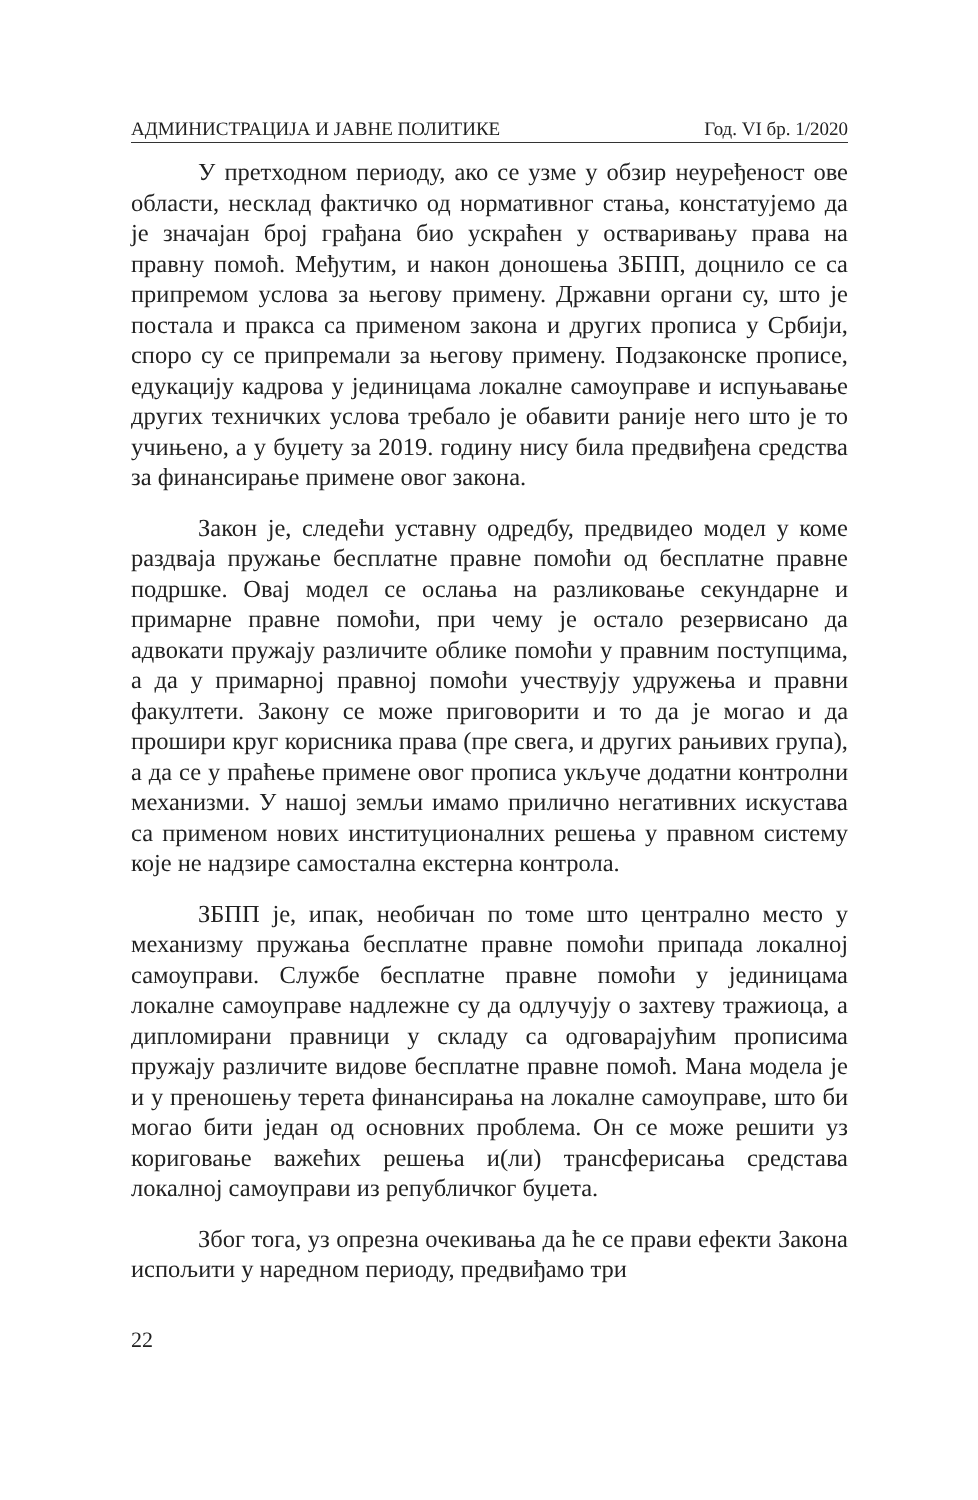АДМИНИСТРАЦИЈА И ЈАВНЕ ПОЛИТИКЕ Год. VI бр. 1/2020
У претходном периоду, ако се узме у обзир неуређеност ове области, несклад фактичко од нормативног стања, констатујемо да је значајан број грађана био ускраћен у остваривању права на правну помоћ. Међутим, и након доношења ЗБПП, доцнило се са припремом услова за његову примену. Државни органи су, што је постала и пракса са применом закона и других прописа у Србији, споро су се припремали за његову примену. Подзаконске прописе, едукацију кадрова у јединицама локалне самоуправе и испуњавање других техничких услова требало је обавити раније него што је то учињено, а у буџету за 2019. годину нису била предвиђена средства за финансирање примене овог закона.
Закон је, следећи уставну одредбу, предвидео модел у коме раздваја пружање бесплатне правне помоћи од бесплатне правне подршке. Овај модел се ослања на разликовање секундарне и примарне правне помоћи, при чему је остало резервисано да адвокати пружају различите облике помоћи у правним поступцима, а да у примарној правној помоћи учествују удружења и правни факултети. Закону се може приговорити и то да је могао и да прошири круг корисника права (пре свега, и других рањивих група), а да се у праћење примене овог прописа укључе додатни контролни механизми. У нашој земљи имамо прилично негативних искустава са применом нових институционалних решења у правном систему које не надзире самостална екстерна контрола.
ЗБПП је, ипак, необичан по томе што централно место у механизму пружања бесплатне правне помоћи припада локалној самоуправи. Службе бесплатне правне помоћи у јединицама локалне самоуправе надлежне су да одлучују о захтеву тражиоца, а дипломирани правници у складу са одговарајућим прописима пружају различите видове бесплатне правне помоћ. Мана модела је и у преношењу терета финансирања на локалне самоуправе, што би могао бити један од основних проблема. Он се може решити уз кориговање важећих решења и(ли) трансферисања средстава локалној самоуправи из републичког буџета.
Због тога, уз опрезна очекивања да ће се прави ефекти Закона испољити у наредном периоду, предвиђамо три
22